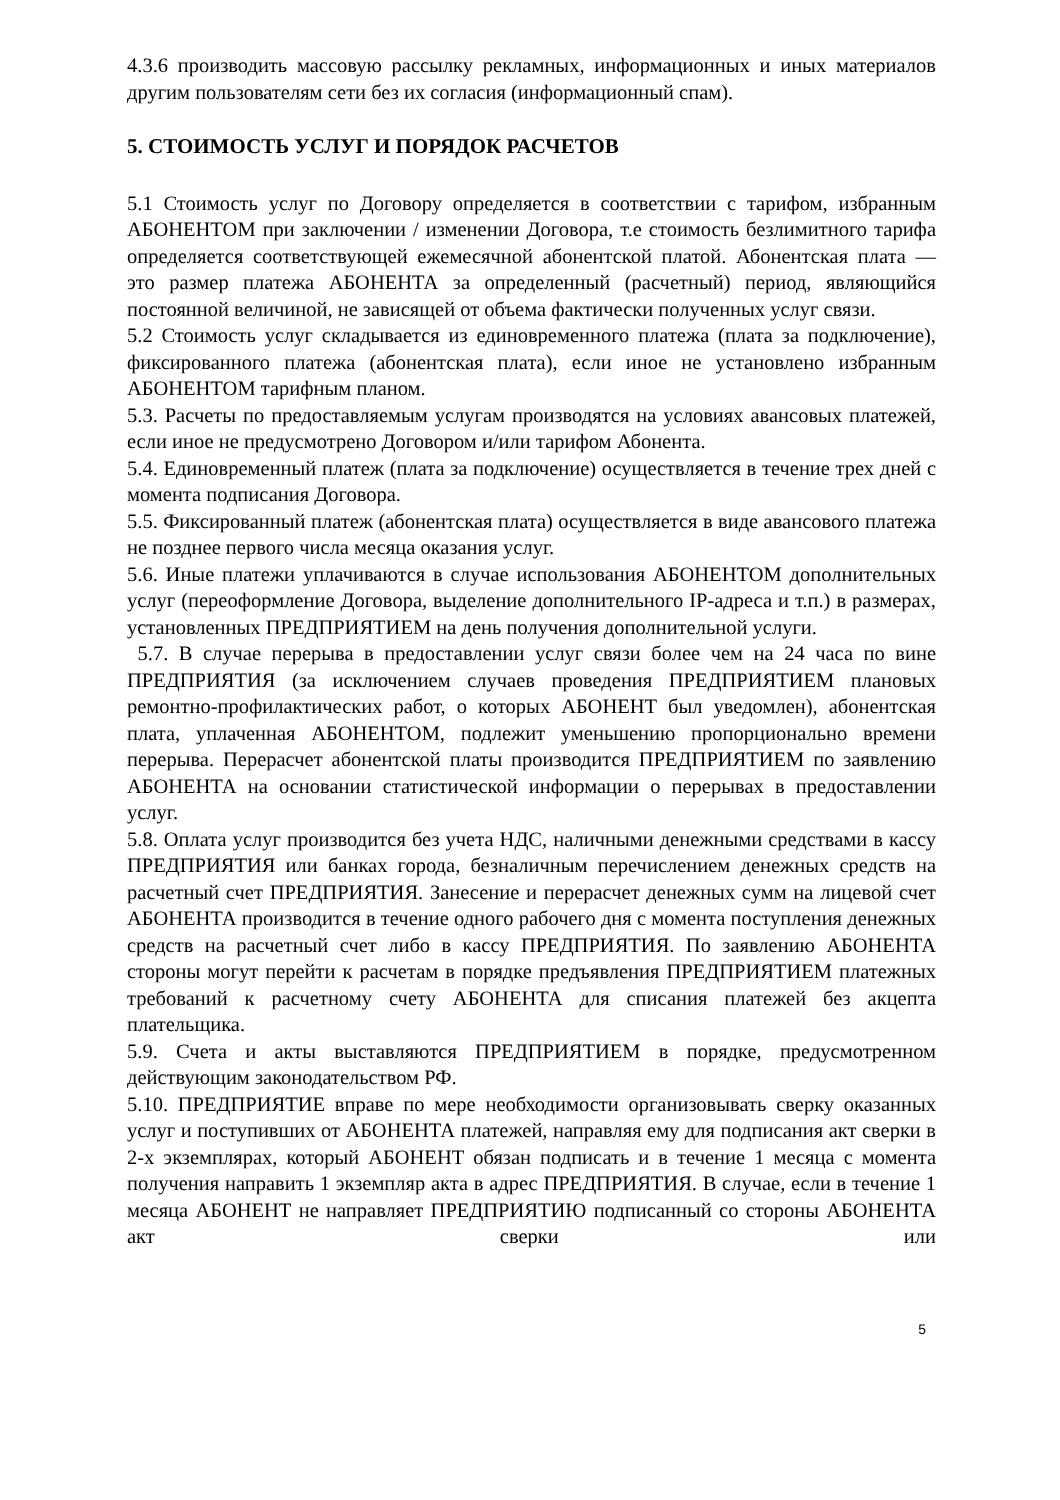4.3.6 производить массовую рассылку рекламных, информационных и иных материалов другим пользователям сети без их согласия (информационный спам).
5. СТОИМОСТЬ УСЛУГ И ПОРЯДОК РАСЧЕТОВ
5.1 Стоимость услуг по Договору определяется в соответствии с тарифом, избранным АБОНЕНТОМ при заключении / изменении Договора, т.е стоимость безлимитного тарифа определяется соответствующей ежемесячной абонентской платой. Абонентская плата — это размер платежа АБОНЕНТА за определенный (расчетный) период, являющийся постоянной величиной, не зависящей от объема фактически полученных услуг связи.
5.2 Стоимость услуг складывается из единовременного платежа (плата за подключение), фиксированного платежа (абонентская плата), если иное не установлено избранным АБОНЕНТОМ тарифным планом.
5.3. Расчеты по предоставляемым услугам производятся на условиях авансовых платежей, если иное не предусмотрено Договором и/или тарифом Абонента.
5.4. Единовременный платеж (плата за подключение) осуществляется в течение трех дней с момента подписания Договора.
5.5. Фиксированный платеж (абонентская плата) осуществляется в виде авансового платежа не позднее первого числа месяца оказания услуг.
5.6. Иные платежи уплачиваются в случае использования АБОНЕНТОМ дополнительных услуг (переоформление Договора, выделение дополнительного IP-адреса и т.п.) в размерах, установленных ПРЕДПРИЯТИЕМ на день получения дополнительной услуги.
5.7. В случае перерыва в предоставлении услуг связи более чем на 24 часа по вине ПРЕДПРИЯТИЯ (за исключением случаев проведения ПРЕДПРИЯТИЕМ плановых ремонтно-профилактических работ, о которых АБОНЕНТ был уведомлен), абонентская плата, уплаченная АБОНЕНТОМ, подлежит уменьшению пропорционально времени перерыва. Перерасчет абонентской платы производится ПРЕДПРИЯТИЕМ по заявлению АБОНЕНТА на основании статистической информации о перерывах в предоставлении услуг.
5.8. Оплата услуг производится без учета НДС, наличными денежными средствами в кассу ПРЕДПРИЯТИЯ или банках города, безналичным перечислением денежных средств на расчетный счет ПРЕДПРИЯТИЯ. Занесение и перерасчет денежных сумм на лицевой счет АБОНЕНТА производится в течение одного рабочего дня с момента поступления денежных средств на расчетный счет либо в кассу ПРЕДПРИЯТИЯ. По заявлению АБОНЕНТА стороны могут перейти к расчетам в порядке предъявления ПРЕДПРИЯТИЕМ платежных требований к расчетному счету АБОНЕНТА для списания платежей без акцепта плательщика.
5.9. Счета и акты выставляются ПРЕДПРИЯТИЕМ в порядке, предусмотренном действующим законодательством РФ.
5.10. ПРЕДПРИЯТИЕ вправе по мере необходимости организовывать сверку оказанных услуг и поступивших от АБОНЕНТА платежей, направляя ему для подписания акт сверки в 2-х экземплярах, который АБОНЕНТ обязан подписать и в течение 1 месяца с момента получения направить 1 экземпляр акта в адрес ПРЕДПРИЯТИЯ. В случае, если в течение 1 месяца АБОНЕНТ не направляет ПРЕДПРИЯТИЮ подписанный со стороны АБОНЕНТА акт сверки или
5